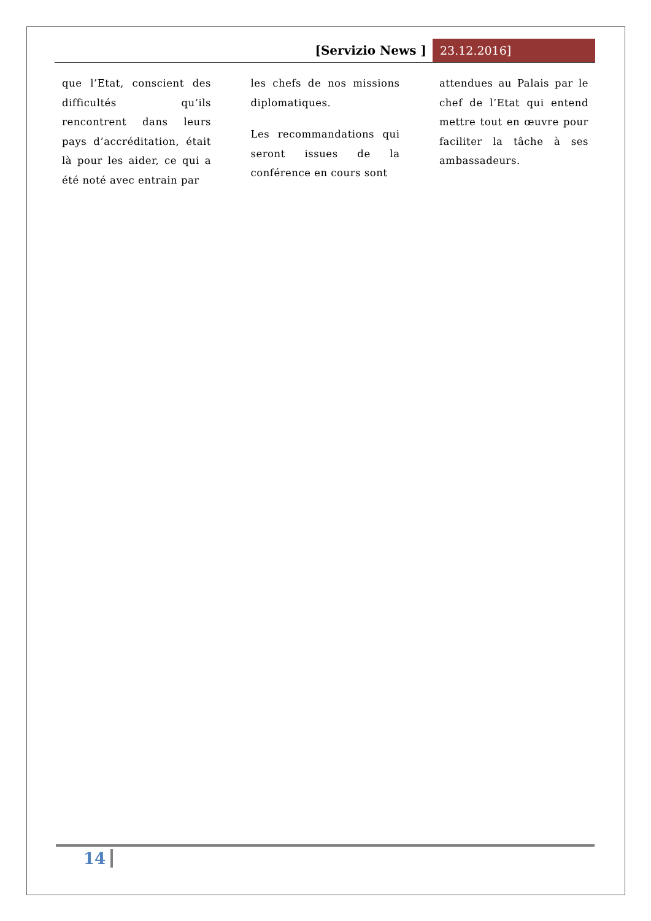[Servizio News ] 23.12.2016]
que l’Etat, conscient des difficultés qu’ils rencontrent dans leurs pays d’accréditation, était là pour les aider, ce qui a été noté avec entrain par
les chefs de nos missions diplomatiques.
Les recommandations qui seront issues de la conférence en cours sont
attendues au Palais par le chef de l’Etat qui entend mettre tout en œuvre pour faciliter la tâche à ses ambassadeurs.
14